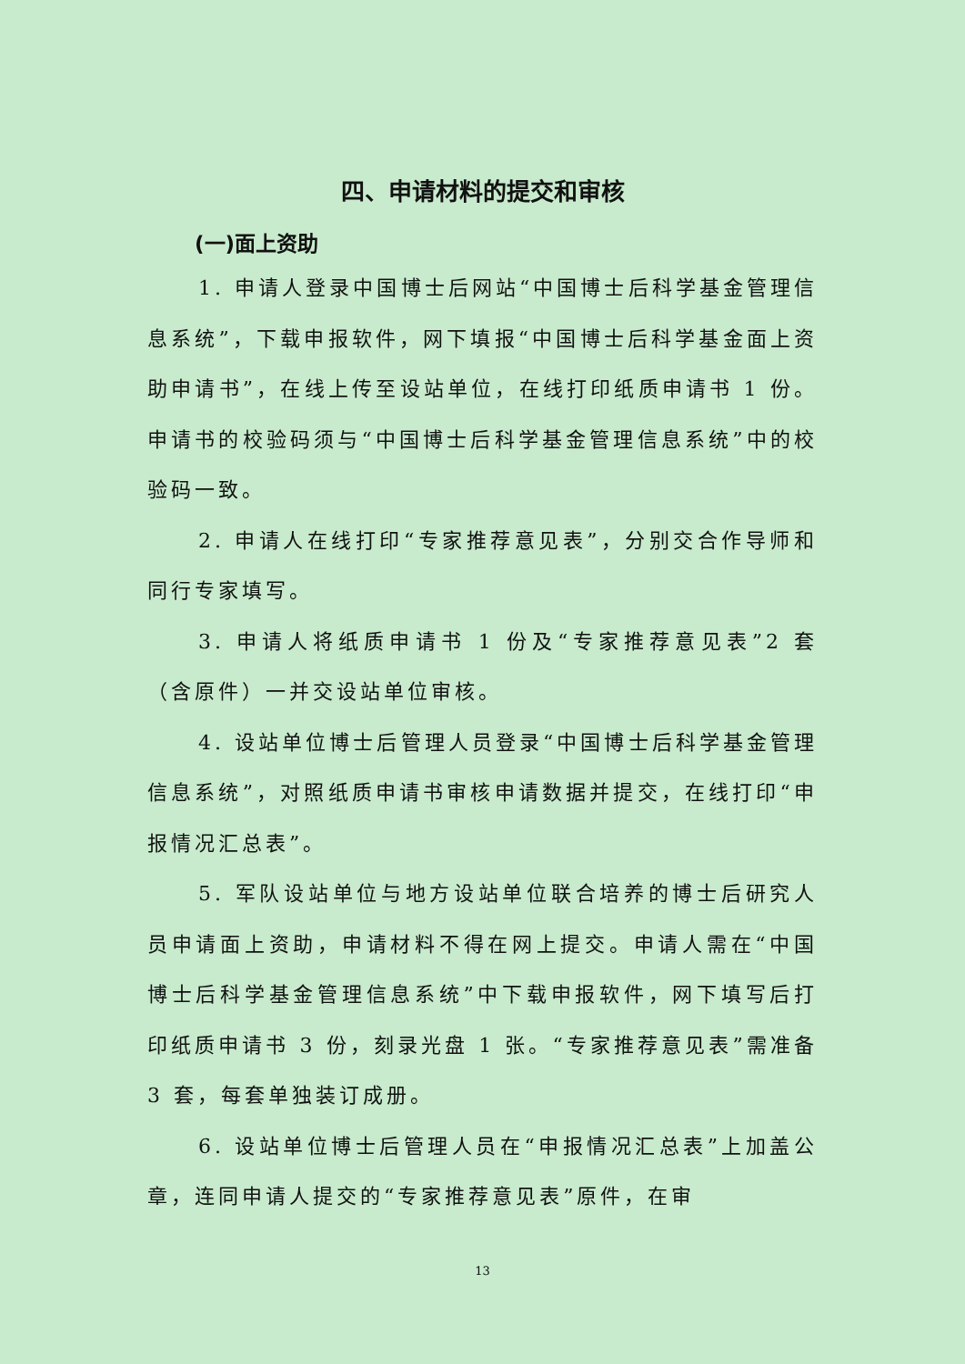四、申请材料的提交和审核
(一)面上资助
1. 申请人登录中国博士后网站“中国博士后科学基金管理信息系统”，下载申报软件，网下填报“中国博士后科学基金面上资助申请书”，在线上传至设站单位，在线打印纸质申请书 1 份。申请书的校验码须与“中国博士后科学基金管理信息系统”中的校验码一致。
2. 申请人在线打印“专家推荐意见表”，分别交合作导师和同行专家填写。
3. 申请人将纸质申请书 1 份及“专家推荐意见表”2 套（含原件）一并交设站单位审核。
4. 设站单位博士后管理人员登录“中国博士后科学基金管理信息系统”，对照纸质申请书审核申请数据并提交，在线打印“申报情况汇总表”。
5. 军队设站单位与地方设站单位联合培养的博士后研究人员申请面上资助，申请材料不得在网上提交。申请人需在“中国博士后科学基金管理信息系统”中下载申报软件，网下填写后打印纸质申请书 3 份，刻录光盘 1 张。“专家推荐意见表”需准备 3 套，每套单独装订成册。
6. 设站单位博士后管理人员在“申报情况汇总表”上加盖公章，连同申请人提交的“专家推荐意见表”原件，在审
13